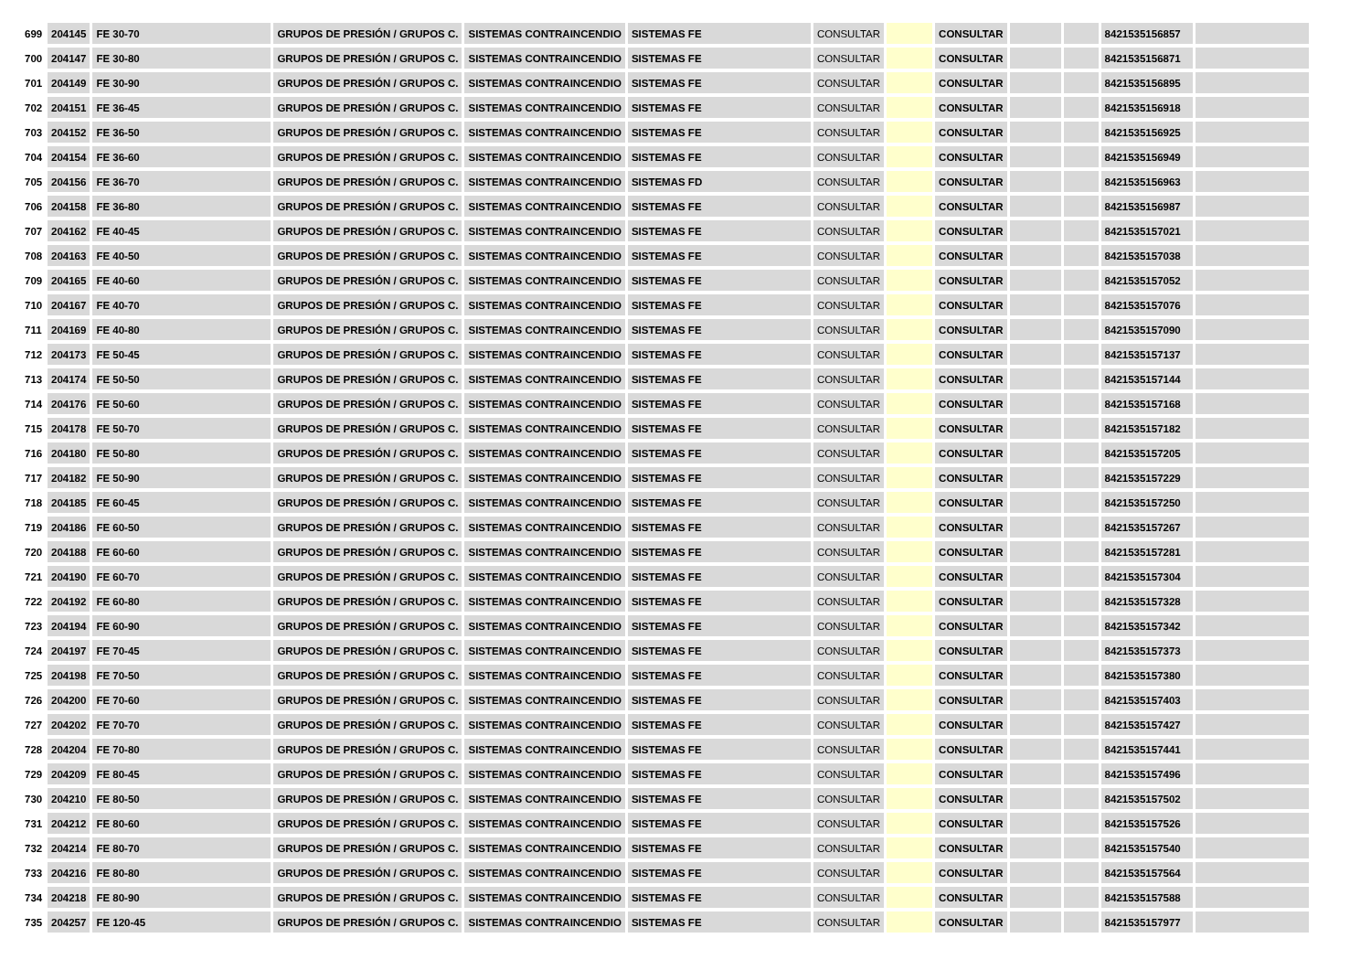| 699 | 204145 | FE 30-70 | GRUPOS DE PRESIÓN / GRUPOS C. | SISTEMAS CONTRAINCENDIO | SISTEMAS FE | CONSULTAR | | CONSULTAR | | | 8421535156857 | |
| 700 | 204147 | FE 30-80 | GRUPOS DE PRESIÓN / GRUPOS C. | SISTEMAS CONTRAINCENDIO | SISTEMAS FE | CONSULTAR | | CONSULTAR | | | 8421535156871 | |
| 701 | 204149 | FE 30-90 | GRUPOS DE PRESIÓN / GRUPOS C. | SISTEMAS CONTRAINCENDIO | SISTEMAS FE | CONSULTAR | | CONSULTAR | | | 8421535156895 | |
| 702 | 204151 | FE 36-45 | GRUPOS DE PRESIÓN / GRUPOS C. | SISTEMAS CONTRAINCENDIO | SISTEMAS FE | CONSULTAR | | CONSULTAR | | | 8421535156918 | |
| 703 | 204152 | FE 36-50 | GRUPOS DE PRESIÓN / GRUPOS C. | SISTEMAS CONTRAINCENDIO | SISTEMAS FE | CONSULTAR | | CONSULTAR | | | 8421535156925 | |
| 704 | 204154 | FE 36-60 | GRUPOS DE PRESIÓN / GRUPOS C. | SISTEMAS CONTRAINCENDIO | SISTEMAS FE | CONSULTAR | | CONSULTAR | | | 8421535156949 | |
| 705 | 204156 | FE 36-70 | GRUPOS DE PRESIÓN / GRUPOS C. | SISTEMAS CONTRAINCENDIO | SISTEMAS FD | CONSULTAR | | CONSULTAR | | | 8421535156963 | |
| 706 | 204158 | FE 36-80 | GRUPOS DE PRESIÓN / GRUPOS C. | SISTEMAS CONTRAINCENDIO | SISTEMAS FE | CONSULTAR | | CONSULTAR | | | 8421535156987 | |
| 707 | 204162 | FE 40-45 | GRUPOS DE PRESIÓN / GRUPOS C. | SISTEMAS CONTRAINCENDIO | SISTEMAS FE | CONSULTAR | | CONSULTAR | | | 8421535157021 | |
| 708 | 204163 | FE 40-50 | GRUPOS DE PRESIÓN / GRUPOS C. | SISTEMAS CONTRAINCENDIO | SISTEMAS FE | CONSULTAR | | CONSULTAR | | | 8421535157038 | |
| 709 | 204165 | FE 40-60 | GRUPOS DE PRESIÓN / GRUPOS C. | SISTEMAS CONTRAINCENDIO | SISTEMAS FE | CONSULTAR | | CONSULTAR | | | 8421535157052 | |
| 710 | 204167 | FE 40-70 | GRUPOS DE PRESIÓN / GRUPOS C. | SISTEMAS CONTRAINCENDIO | SISTEMAS FE | CONSULTAR | | CONSULTAR | | | 8421535157076 | |
| 711 | 204169 | FE 40-80 | GRUPOS DE PRESIÓN / GRUPOS C. | SISTEMAS CONTRAINCENDIO | SISTEMAS FE | CONSULTAR | | CONSULTAR | | | 8421535157090 | |
| 712 | 204173 | FE 50-45 | GRUPOS DE PRESIÓN / GRUPOS C. | SISTEMAS CONTRAINCENDIO | SISTEMAS FE | CONSULTAR | | CONSULTAR | | | 8421535157137 | |
| 713 | 204174 | FE 50-50 | GRUPOS DE PRESIÓN / GRUPOS C. | SISTEMAS CONTRAINCENDIO | SISTEMAS FE | CONSULTAR | | CONSULTAR | | | 8421535157144 | |
| 714 | 204176 | FE 50-60 | GRUPOS DE PRESIÓN / GRUPOS C. | SISTEMAS CONTRAINCENDIO | SISTEMAS FE | CONSULTAR | | CONSULTAR | | | 8421535157168 | |
| 715 | 204178 | FE 50-70 | GRUPOS DE PRESIÓN / GRUPOS C. | SISTEMAS CONTRAINCENDIO | SISTEMAS FE | CONSULTAR | | CONSULTAR | | | 8421535157182 | |
| 716 | 204180 | FE 50-80 | GRUPOS DE PRESIÓN / GRUPOS C. | SISTEMAS CONTRAINCENDIO | SISTEMAS FE | CONSULTAR | | CONSULTAR | | | 8421535157205 | |
| 717 | 204182 | FE 50-90 | GRUPOS DE PRESIÓN / GRUPOS C. | SISTEMAS CONTRAINCENDIO | SISTEMAS FE | CONSULTAR | | CONSULTAR | | | 8421535157229 | |
| 718 | 204185 | FE 60-45 | GRUPOS DE PRESIÓN / GRUPOS C. | SISTEMAS CONTRAINCENDIO | SISTEMAS FE | CONSULTAR | | CONSULTAR | | | 8421535157250 | |
| 719 | 204186 | FE 60-50 | GRUPOS DE PRESIÓN / GRUPOS C. | SISTEMAS CONTRAINCENDIO | SISTEMAS FE | CONSULTAR | | CONSULTAR | | | 8421535157267 | |
| 720 | 204188 | FE 60-60 | GRUPOS DE PRESIÓN / GRUPOS C. | SISTEMAS CONTRAINCENDIO | SISTEMAS FE | CONSULTAR | | CONSULTAR | | | 8421535157281 | |
| 721 | 204190 | FE 60-70 | GRUPOS DE PRESIÓN / GRUPOS C. | SISTEMAS CONTRAINCENDIO | SISTEMAS FE | CONSULTAR | | CONSULTAR | | | 8421535157304 | |
| 722 | 204192 | FE 60-80 | GRUPOS DE PRESIÓN / GRUPOS C. | SISTEMAS CONTRAINCENDIO | SISTEMAS FE | CONSULTAR | | CONSULTAR | | | 8421535157328 | |
| 723 | 204194 | FE 60-90 | GRUPOS DE PRESIÓN / GRUPOS C. | SISTEMAS CONTRAINCENDIO | SISTEMAS FE | CONSULTAR | | CONSULTAR | | | 8421535157342 | |
| 724 | 204197 | FE 70-45 | GRUPOS DE PRESIÓN / GRUPOS C. | SISTEMAS CONTRAINCENDIO | SISTEMAS FE | CONSULTAR | | CONSULTAR | | | 8421535157373 | |
| 725 | 204198 | FE 70-50 | GRUPOS DE PRESIÓN / GRUPOS C. | SISTEMAS CONTRAINCENDIO | SISTEMAS FE | CONSULTAR | | CONSULTAR | | | 8421535157380 | |
| 726 | 204200 | FE 70-60 | GRUPOS DE PRESIÓN / GRUPOS C. | SISTEMAS CONTRAINCENDIO | SISTEMAS FE | CONSULTAR | | CONSULTAR | | | 8421535157403 | |
| 727 | 204202 | FE 70-70 | GRUPOS DE PRESIÓN / GRUPOS C. | SISTEMAS CONTRAINCENDIO | SISTEMAS FE | CONSULTAR | | CONSULTAR | | | 8421535157427 | |
| 728 | 204204 | FE 70-80 | GRUPOS DE PRESIÓN / GRUPOS C. | SISTEMAS CONTRAINCENDIO | SISTEMAS FE | CONSULTAR | | CONSULTAR | | | 8421535157441 | |
| 729 | 204209 | FE 80-45 | GRUPOS DE PRESIÓN / GRUPOS C. | SISTEMAS CONTRAINCENDIO | SISTEMAS FE | CONSULTAR | | CONSULTAR | | | 8421535157496 | |
| 730 | 204210 | FE 80-50 | GRUPOS DE PRESIÓN / GRUPOS C. | SISTEMAS CONTRAINCENDIO | SISTEMAS FE | CONSULTAR | | CONSULTAR | | | 8421535157502 | |
| 731 | 204212 | FE 80-60 | GRUPOS DE PRESIÓN / GRUPOS C. | SISTEMAS CONTRAINCENDIO | SISTEMAS FE | CONSULTAR | | CONSULTAR | | | 8421535157526 | |
| 732 | 204214 | FE 80-70 | GRUPOS DE PRESIÓN / GRUPOS C. | SISTEMAS CONTRAINCENDIO | SISTEMAS FE | CONSULTAR | | CONSULTAR | | | 8421535157540 | |
| 733 | 204216 | FE 80-80 | GRUPOS DE PRESIÓN / GRUPOS C. | SISTEMAS CONTRAINCENDIO | SISTEMAS FE | CONSULTAR | | CONSULTAR | | | 8421535157564 | |
| 734 | 204218 | FE 80-90 | GRUPOS DE PRESIÓN / GRUPOS C. | SISTEMAS CONTRAINCENDIO | SISTEMAS FE | CONSULTAR | | CONSULTAR | | | 8421535157588 | |
| 735 | 204257 | FE 120-45 | GRUPOS DE PRESIÓN / GRUPOS C. | SISTEMAS CONTRAINCENDIO | SISTEMAS FE | CONSULTAR | | CONSULTAR | | | 8421535157977 | |